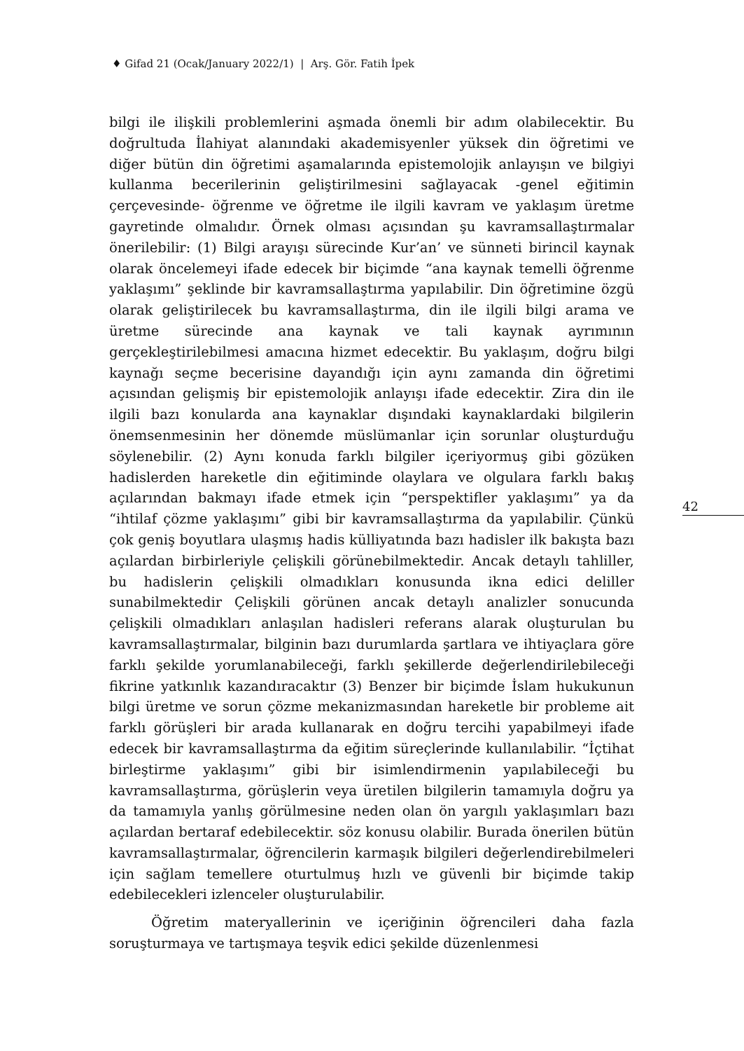♦ Gifad 21 (Ocak/January 2022/1) | Arş. Gör. Fatih İpek
bilgi ile ilişkili problemlerini aşmada önemli bir adım olabilecektir. Bu doğrultuda İlahiyat alanındaki akademisyenler yüksek din öğretimi ve diğer bütün din öğretimi aşamalarında epistemolojik anlayışın ve bilgiyi kullanma becerilerinin geliştirilmesini sağlayacak -genel eğitimin çerçevesinde- öğrenme ve öğretme ile ilgili kavram ve yaklaşım üretme gayretinde olmalıdır. Örnek olması açısından şu kavramsallaştırmalar önerilebilir: (1) Bilgi arayışı sürecinde Kur’an’ ve sünneti birincil kaynak olarak öncelemeyi ifade edecek bir biçimde “ana kaynak temelli öğrenme yaklaşımı” şeklinde bir kavramsallaştırma yapılabilir. Din öğretimine özgü olarak geliştirilecek bu kavramsallaştırma, din ile ilgili bilgi arama ve üretme sürecinde ana kaynak ve tali kaynak ayrımının gerçekleştirilebilmesi amacına hizmet edecektir. Bu yaklaşım, doğru bilgi kaynağı seçme becerisine dayandığı için aynı zamanda din öğretimi açısından gelişmiş bir epistemolojik anlayışı ifade edecektir. Zira din ile ilgili bazı konularda ana kaynaklar dışındaki kaynaklardaki bilgilerin önemsenmesinin her dönemde müslümanlar için sorunlar oluşturduğu söylenebilir. (2) Aynı konuda farklı bilgiler içeriyormuş gibi gözüken hadislerden hareketle din eğitiminde olaylara ve olgulara farklı bakış açılarından bakmayı ifade etmek için “perspektifler yaklaşımı” ya da “ihtilaf çözme yaklaşımı” gibi bir kavramsallaştırma da yapılabilir. Çünkü çok geniş boyutlara ulaşmış hadis külliyatında bazı hadisler ilk bakışta bazı açılardan birbirleriyle çelişkili görünebilmektedir. Ancak detaylı tahliller, bu hadislerin çelişkili olmadıkları konusunda ikna edici deliller sunabilmektedir Çelişkili görünen ancak detaylı analizler sonucunda çelişkili olmadıkları anlaşılan hadisleri referans alarak oluşturulan bu kavramsallaştırmalar, bilginin bazı durumlarda şartlara ve ihtiyaçlara göre farklı şekilde yorumlanabileceği, farklı şekillerde değerlendirilebileceği fikrine yatkınlık kazandıracaktır (3) Benzer bir biçimde İslam hukukunun bilgi üretme ve sorun çözme mekanizmasından hareketle bir probleme ait farklı görüşleri bir arada kullanarak en doğru tercihi yapabilmeyi ifade edecek bir kavramsallaştırma da eğitim süreçlerinde kullanılabilir. “İçtihat birleştirme yaklaşımı” gibi bir isimlendirmenin yapılabileceği bu kavramsallaştırma, görüşlerin veya üretilen bilgilerin tamamıyla doğru ya da tamamıyla yanlış görülmesine neden olan ön yargılı yaklaşımları bazı açılardan bertaraf edebilecektir. söz konusu olabilir. Burada önerilen bütün kavramsallaştırmalar, öğrencilerin karmaşık bilgileri değerlendirebilmeleri için sağlam temellere oturtulmuş hızlı ve güvenli bir biçimde takip edebilecekleri izlenceler oluşturulabilir.
Öğretim materyallerinin ve içeriğinin öğrencileri daha fazla soruşturmaya ve tartışmaya teşvik edici şekilde düzenlenmesi
42